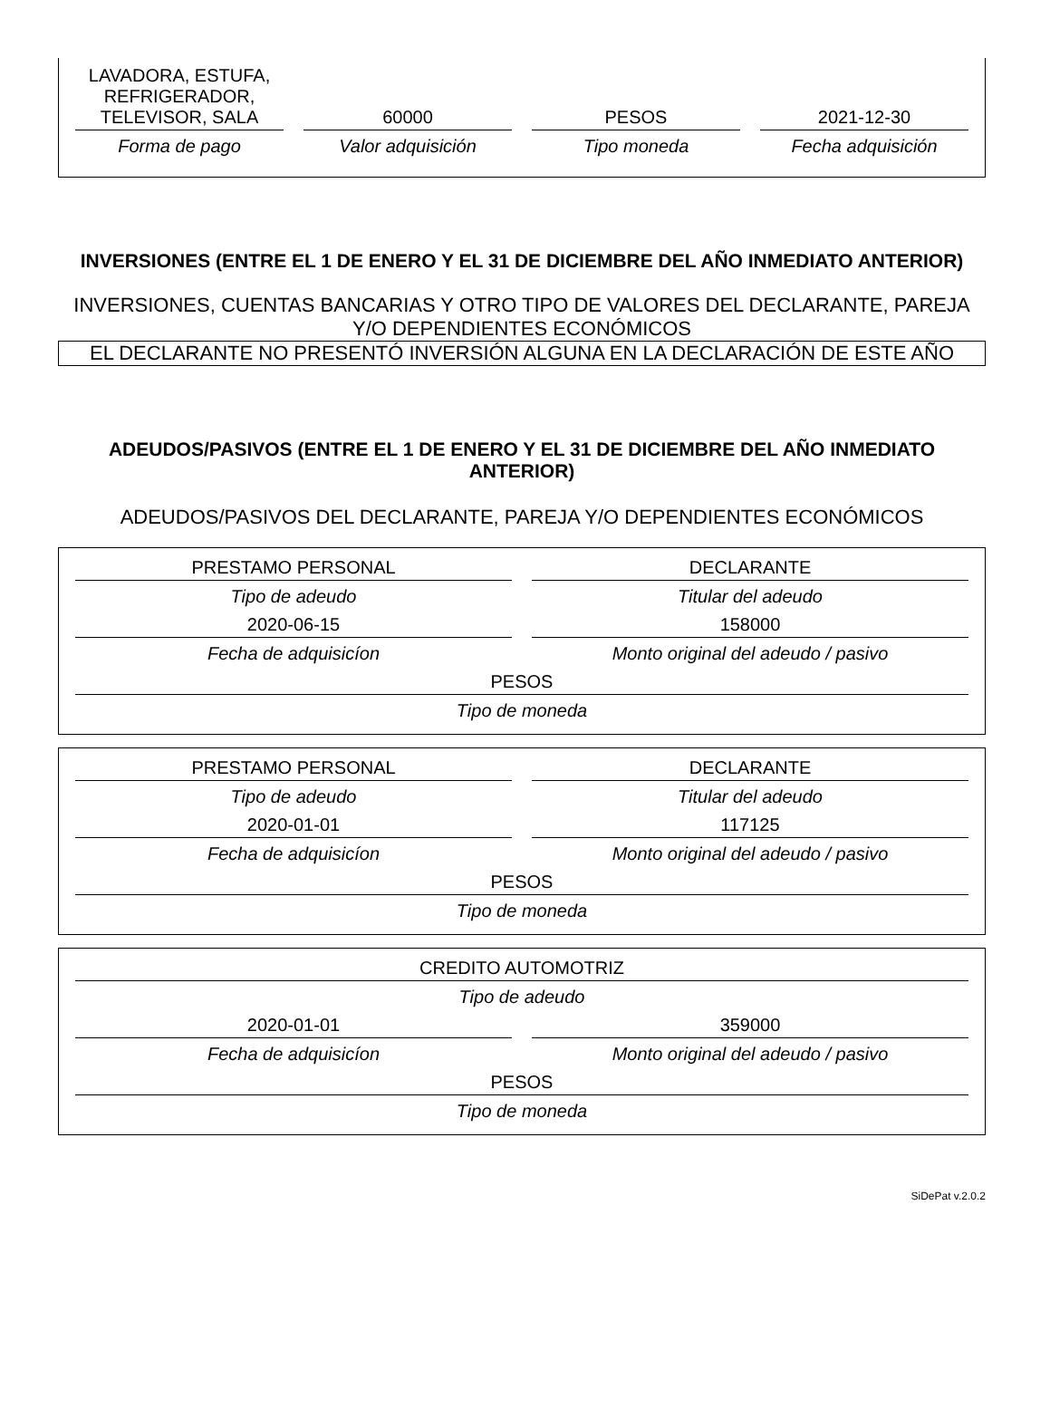LAVADORA, ESTUFA, REFRIGERADOR, TELEVISOR, SALA
60000
PESOS
2021-12-30
Forma de pago
Valor adquisición
Tipo moneda
Fecha adquisición
INVERSIONES (ENTRE EL 1 DE ENERO Y EL 31 DE DICIEMBRE DEL AÑO INMEDIATO ANTERIOR)
INVERSIONES, CUENTAS BANCARIAS Y OTRO TIPO DE VALORES DEL DECLARANTE, PAREJA Y/O DEPENDIENTES ECONÓMICOS
EL DECLARANTE NO PRESENTÓ INVERSIÓN ALGUNA EN LA DECLARACIÓN DE ESTE AÑO
ADEUDOS/PASIVOS (ENTRE EL 1 DE ENERO Y EL 31 DE DICIEMBRE DEL AÑO INMEDIATO ANTERIOR)
ADEUDOS/PASIVOS DEL DECLARANTE, PAREJA Y/O DEPENDIENTES ECONÓMICOS
PRESTAMO PERSONAL
Tipo de adeudo
DECLARANTE
Titular del adeudo
2020-06-15
Fecha de adquisicíon
158000
Monto original del adeudo / pasivo
PESOS
Tipo de moneda
PRESTAMO PERSONAL
Tipo de adeudo
DECLARANTE
Titular del adeudo
2020-01-01
Fecha de adquisicíon
117125
Monto original del adeudo / pasivo
PESOS
Tipo de moneda
CREDITO AUTOMOTRIZ
Tipo de adeudo
2020-01-01
Fecha de adquisicíon
359000
Monto original del adeudo / pasivo
PESOS
Tipo de moneda
SiDePat v.2.0.2